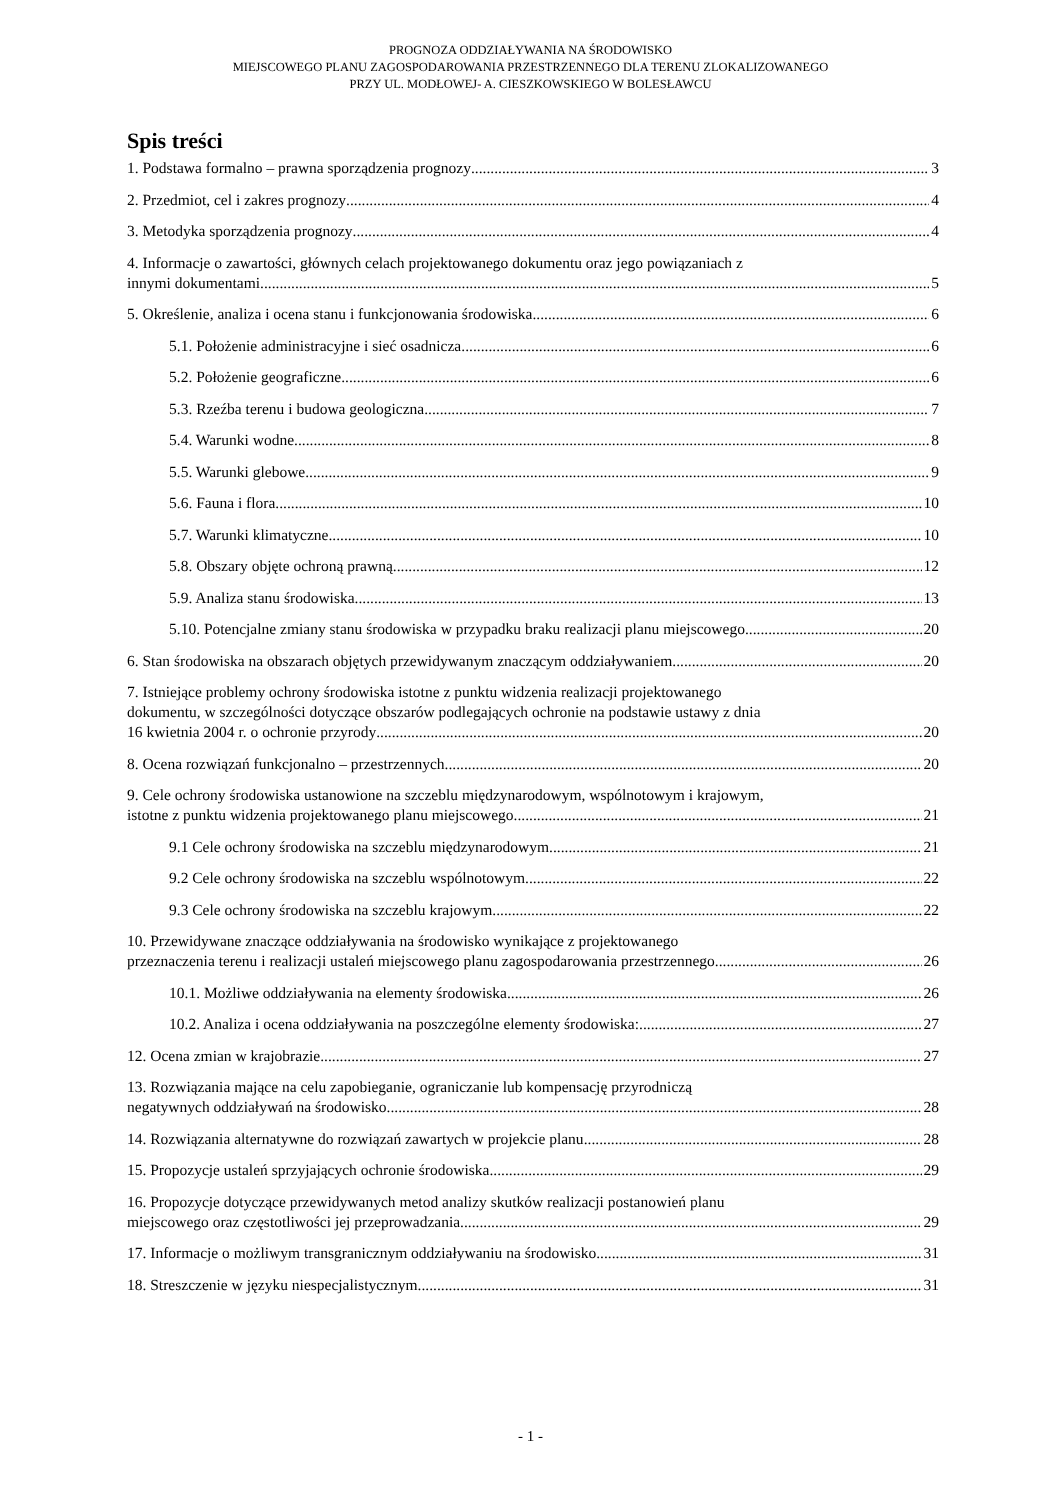PROGNOZA ODDZIAŁYWANIA NA ŚRODOWISKO
MIEJSCOWEGO PLANU ZAGOSPODAROWANIA PRZESTRZENNEGO DLA TERENU ZLOKALIZOWANEGO
PRZY UL. MODŁOWEJ- A. CIESZKOWSKIEGO W BOLESŁAWCU
Spis treści
1. Podstawa formalno – prawna sporządzenia prognozy 3
2. Przedmiot, cel i zakres prognozy 4
3. Metodyka sporządzenia prognozy 4
4. Informacje o zawartości, głównych celach projektowanego dokumentu oraz jego powiązaniach z
innymi dokumentami 5
5. Określenie, analiza i ocena stanu i funkcjonowania środowiska 6
5.1. Położenie administracyjne i sieć osadnicza 6
5.2. Położenie geograficzne 6
5.3. Rzeźba terenu i budowa geologiczna 7
5.4. Warunki wodne 8
5.5. Warunki glebowe 9
5.6. Fauna i flora 10
5.7. Warunki klimatyczne 10
5.8. Obszary objęte ochroną prawną 12
5.9. Analiza stanu środowiska 13
5.10. Potencjalne zmiany stanu środowiska w przypadku braku realizacji planu miejscowego 20
6. Stan środowiska na obszarach objętych przewidywanym znaczącym oddziaływaniem 20
7. Istniejące problemy ochrony środowiska istotne z punktu widzenia realizacji projektowanego
dokumentu, w szczególności dotyczące obszarów podlegających ochronie na podstawie ustawy z dnia
16 kwietnia 2004 r. o ochronie przyrody 20
8. Ocena rozwiązań funkcjonalno – przestrzennych 20
9. Cele ochrony środowiska ustanowione na szczeblu międzynarodowym, wspólnotowym i krajowym,
istotne z punktu widzenia projektowanego planu miejscowego 21
9.1 Cele ochrony środowiska na szczeblu międzynarodowym 21
9.2 Cele ochrony środowiska na szczeblu wspólnotowym 22
9.3 Cele ochrony środowiska na szczeblu krajowym 22
10. Przewidywane znaczące oddziaływania na środowisko wynikające z projektowanego
przeznaczenia terenu i realizacji ustaleń miejscowego planu zagospodarowania przestrzennego 26
10.1. Możliwe oddziaływania na elementy środowiska 26
10.2. Analiza i ocena oddziaływania na poszczególne elementy środowiska: 27
12. Ocena zmian w krajobrazie 27
13. Rozwiązania mające na celu zapobieganie, ograniczanie lub kompensację przyrodniczą
negatywnych oddziaływań na środowisko 28
14. Rozwiązania alternatywne do rozwiązań zawartych w projekcie planu 28
15. Propozycje ustaleń sprzyjających ochronie środowiska 29
16. Propozycje dotyczące przewidywanych metod analizy skutków realizacji postanowień planu
miejscowego oraz częstotliwości jej przeprowadzania 29
17. Informacje o możliwym transgranicznym oddziaływaniu na środowisko 31
18. Streszczenie w języku niespecjalistycznym 31
- 1 -